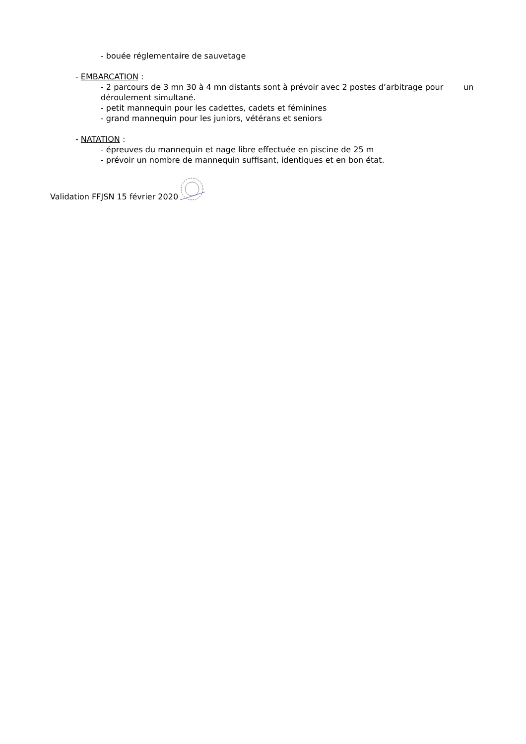- bouée réglementaire de sauvetage
- EMBARCATION :
- 2 parcours de 3 mn 30 à 4 mn distants sont à prévoir avec 2 postes d’arbitrage pour un déroulement simultané.
- petit mannequin pour les cadettes, cadets et féminines
- grand mannequin pour les juniors, vétérans et seniors
- NATATION :
- épreuves du mannequin et nage libre effectuée en piscine de 25 m
- prévoir un nombre de mannequin suffisant, identiques et en bon état.
Validation FFJSN 15 février 2020